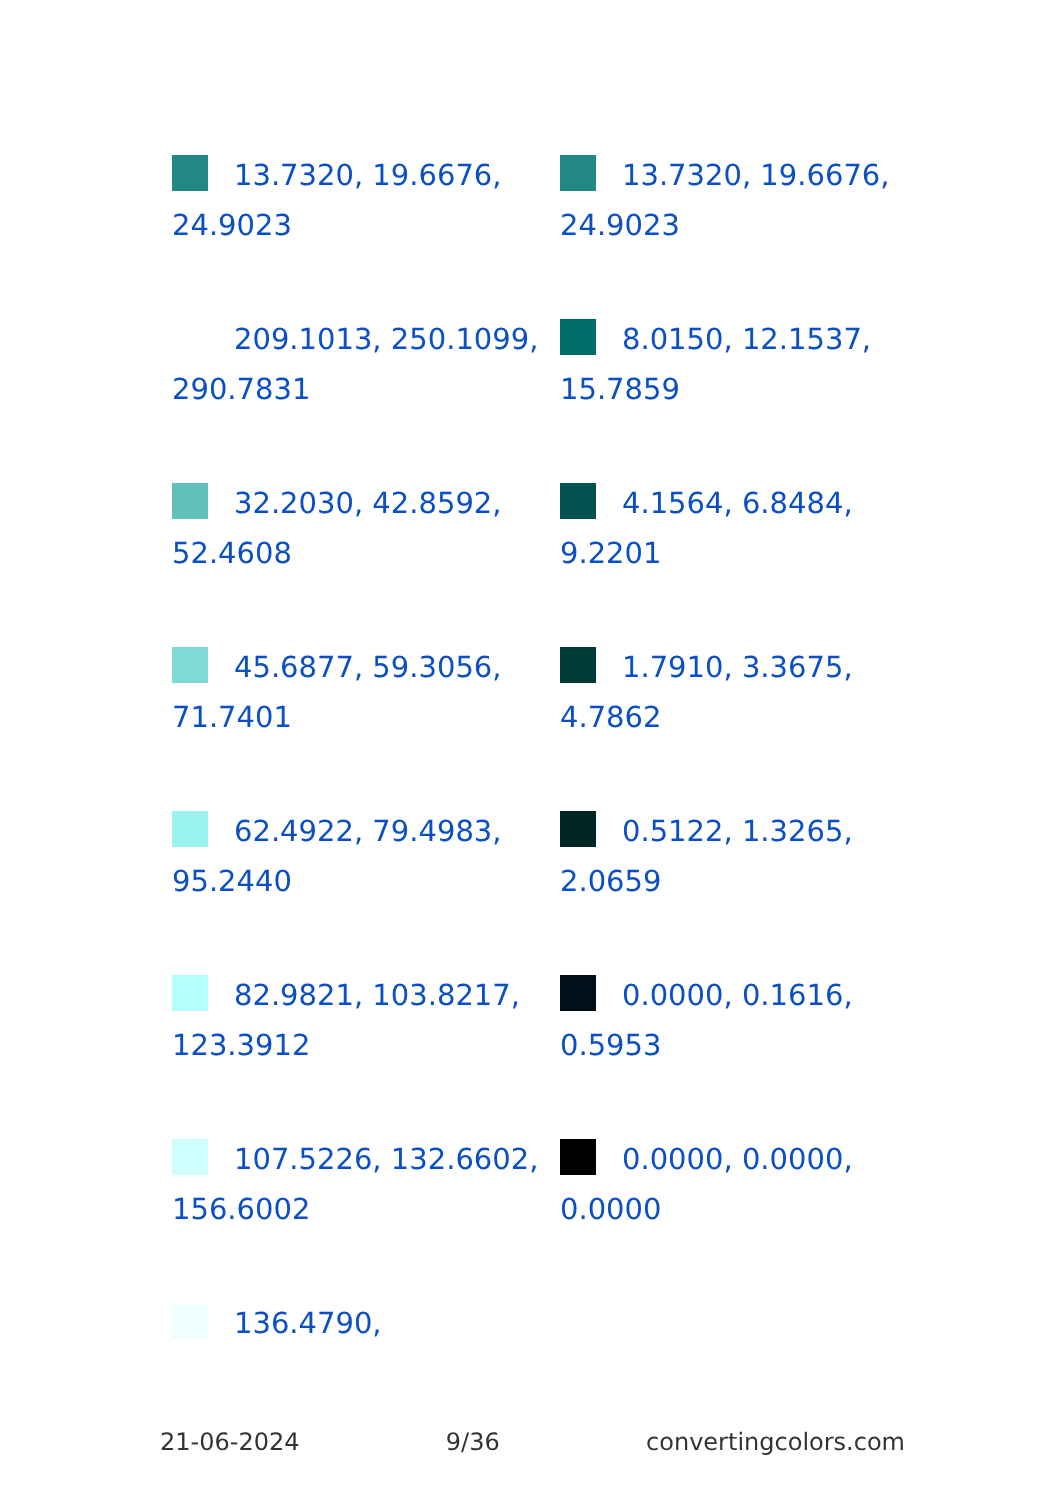13.7320, 19.6676, 24.9023
13.7320, 19.6676, 24.9023
209.1013, 250.1099, 290.7831
8.0150, 12.1537, 15.7859
32.2030, 42.8592, 52.4608
4.1564, 6.8484, 9.2201
45.6877, 59.3056, 71.7401
1.7910, 3.3675, 4.7862
62.4922, 79.4983, 95.2440
0.5122, 1.3265, 2.0659
82.9821, 103.8217, 123.3912
0.0000, 0.1616, 0.5953
107.5226, 132.6602, 156.6002
0.0000, 0.0000, 0.0000
136.4790,
21-06-2024 9/36 convertingcolors.com